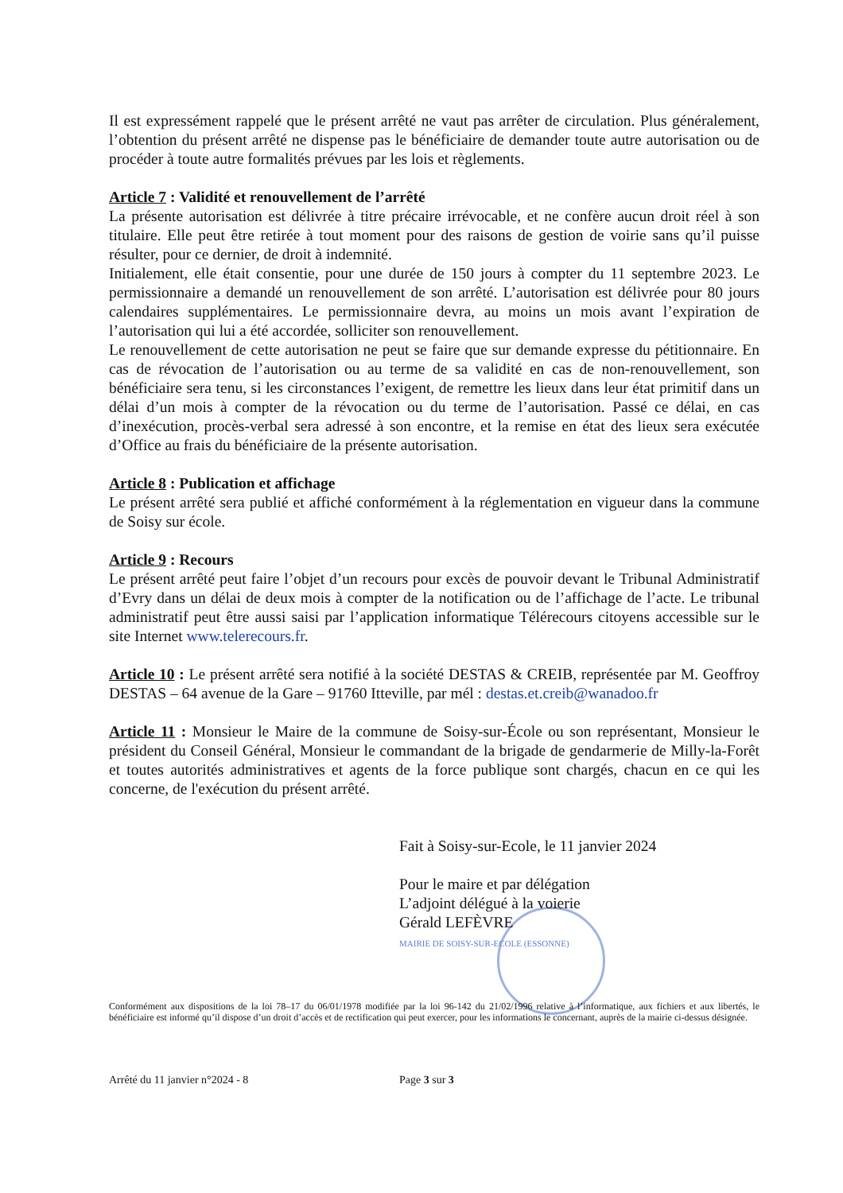Il est expressément rappelé que le présent arrêté ne vaut pas arrêter de circulation. Plus généralement, l’obtention du présent arrêté ne dispense pas le bénéficiaire de demander toute autre autorisation ou de procéder à toute autre formalités prévues par les lois et règlements.
Article 7 : Validité et renouvellement de l’arrêté
La présente autorisation est délivrée à titre précaire irrévocable, et ne confère aucun droit réel à son titulaire. Elle peut être retirée à tout moment pour des raisons de gestion de voirie sans qu’il puisse résulter, pour ce dernier, de droit à indemnité.
Initialement, elle était consentie, pour une durée de 150 jours à compter du 11 septembre 2023. Le permissionnaire a demandé un renouvellement de son arrêté. L’autorisation est délivrée pour 80 jours calendaires supplémentaires. Le permissionnaire devra, au moins un mois avant l’expiration de l’autorisation qui lui a été accordée, solliciter son renouvellement.
Le renouvellement de cette autorisation ne peut se faire que sur demande expresse du pétitionnaire. En cas de révocation de l’autorisation ou au terme de sa validité en cas de non-renouvellement, son bénéficiaire sera tenu, si les circonstances l’exigent, de remettre les lieux dans leur état primitif dans un délai d’un mois à compter de la révocation ou du terme de l’autorisation. Passé ce délai, en cas d’inexécution, procès-verbal sera adressé à son encontre, et la remise en état des lieux sera exécutée d’Office au frais du bénéficiaire de la présente autorisation.
Article 8 : Publication et affichage
Le présent arrêté sera publié et affiché conformément à la réglementation en vigueur dans la commune de Soisy sur école.
Article 9 : Recours
Le présent arrêté peut faire l’objet d’un recours pour excès de pouvoir devant le Tribunal Administratif d’Evry dans un délai de deux mois à compter de la notification ou de l’affichage de l’acte. Le tribunal administratif peut être aussi saisi par l’application informatique Télérecours citoyens accessible sur le site Internet www.telerecours.fr.
Article 10 : Le présent arrêté sera notifié à la société DESTAS & CREIB, représentée par M. Geoffroy DESTAS – 64 avenue de la Gare – 91760 Itteville, par mél : destas.et.creib@wanadoo.fr
Article 11 : Monsieur le Maire de la commune de Soisy-sur-École ou son représentant, Monsieur le président du Conseil Général, Monsieur le commandant de la brigade de gendarmerie de Milly-la-Forêt et toutes autorités administratives et agents de la force publique sont chargés, chacun en ce qui les concerne, de l'exécution du présent arrêté.
Fait à Soisy-sur-Ecole, le 11 janvier 2024
Pour le maire et par délégation
L’adjoint délégué à la voierie
Gérald LEFÈVRE
MAIRIE DE SOISY-SUR-ECOLE (ESSONNE)
Conformément aux dispositions de la loi 78–17 du 06/01/1978 modifiée par la loi 96-142 du 21/02/1996 relative à l’informatique, aux fichiers et aux libertés, le bénéficiaire est informé qu’il dispose d’un droit d’accès et de rectification qui peut exercer, pour les informations le concernant, auprès de la mairie ci-dessus désignée.
Arrêté du 11 janvier n°2024 - 8 Page 3 sur 3